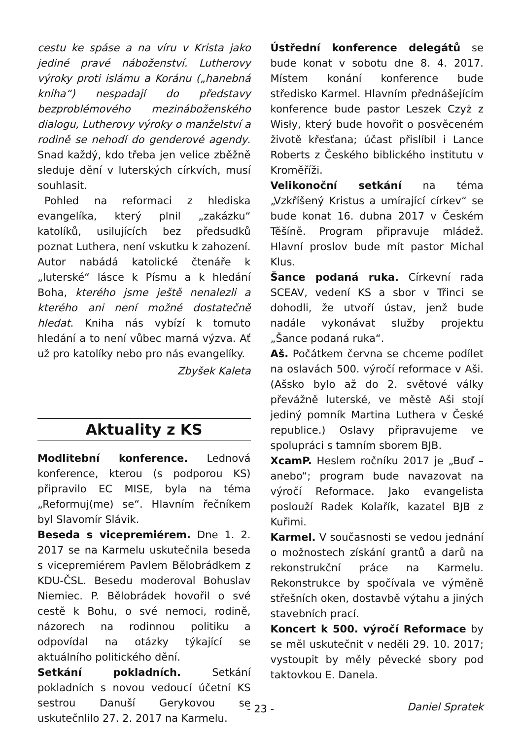cestu ke spáse a na víru v Krista jako jediné pravé náboženství. Lutherovy výroky proti islámu a Koránu („hanebná kniha“) nespadají do představy bezproblémového mezináboženského dialogu, Lutherovy výroky o manželství a rodině se nehodí do genderové agendy. Snad každý, kdo třeba jen velice zběžně sleduje dění v luterských církvích, musí souhlasit.
Pohled na reformaci z hlediska evangelíka, který plnil „zakázku“ katolíků, usilujících bez předsudků poznat Luthera, není vskutku k zahození. Autor nabádá katolické čtenáře k „luterské“ lásce k Písmu a k hledání Boha, kterého jsme ještě nenalezli a kterého ani není možné dostatečně hledat. Kniha nás vybízí k tomuto hledání a to není vůbec marná výzva. Ať už pro katolíky nebo pro nás evangelíky.
Zbyšek Kaleta
Aktuality z KS
Modlitební konference. Lednová konference, kterou (s podporou KS) připravilo EC MISE, byla na téma „Reformuj(me) se“. Hlavním řečníkem byl Slavomír Slávik.
Beseda s vicepremiérem. Dne 1. 2. 2017 se na Karmelu uskutečnila beseda s vicepremiérem Pavlem Bělobrádkem z KDU-ČSL. Besedu moderoval Bohuslav Niemiec. P. Bělobrádek hovořil o své cestě k Bohu, o své nemoci, rodině, názorech na rodinnou politiku a odpovídal na otázky týkající se aktuálního politického dění.
Setkání pokladních. Setkání pokladních s novou vedoucí účetní KS sestrou Danuší Gerykovou se uskutečnlilo 27. 2. 2017 na Karmelu.
Ústřední konference delegátů se bude konat v sobotu dne 8. 4. 2017. Místem konání konference bude středisko Karmel. Hlavním přednášejícím konference bude pastor Leszek Czyż z Wisły, který bude hovořit o posvěceném životě křesťana; účast přislíbil i Lance Roberts z Českého biblického institutu v Kroměříži.
Velikonoční setkání na téma „Vzkříšený Kristus a umírající církev“ se bude konat 16. dubna 2017 v Českém Těšíně. Program připravuje mládež. Hlavní proslov bude mít pastor Michal Klus.
Šance podaná ruka. Církevní rada SCEAV, vedení KS a sbor v Třinci se dohodli, že utvoří ústav, jenž bude nadále vykonávat služby projektu „Šance podaná ruka“.
Aš. Počátkem června se chceme podílet na oslavách 500. výročí reformace v Aši. (Ašsko bylo až do 2. světové války převážně luterské, ve městě Aši stojí jediný pomník Martina Luthera v České republice.) Oslavy připravujeme ve spolupráci s tamním sborem BJB.
XcamP. Heslem ročníku 2017 je „Buď – anebo“; program bude navazovat na výročí Reformace. Jako evangelista poslouží Radek Kolařík, kazatel BJB z Kuřimi.
Karmel. V současnosti se vedou jednání o možnostech získání grantů a darů na rekonstrukční práce na Karmelu. Rekonstrukce by spočívala ve výměně střešních oken, dostavbě výtahu a jiných stavebních prací.
Koncert k 500. výročí Reformace by se měl uskutečnit v neděli 29. 10. 2017; vystoupit by měly pěvecké sbory pod taktovkou E. Danela.
Daniel Spratek
- 23 -